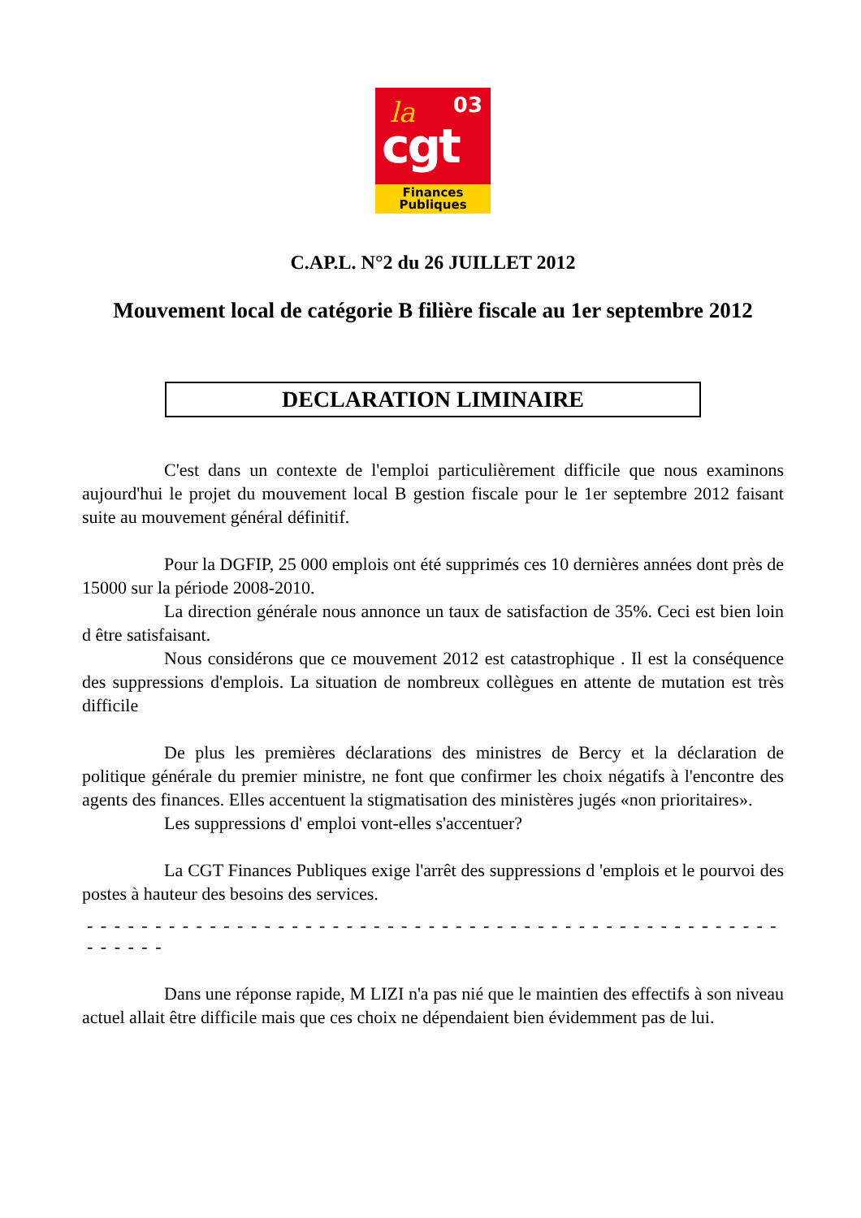la 03
cgt
Finances
Publiques
C.AP.L. N°2 du 26 JUILLET 2012
Mouvement local de catégorie B filière fiscale au 1er septembre 2012
DECLARATION LIMINAIRE
C'est dans un contexte de l'emploi particulièrement difficile que nous examinons aujourd'hui le projet du mouvement local B gestion fiscale pour le 1er septembre 2012 faisant suite au mouvement général définitif.
Pour la DGFIP, 25 000 emplois ont été supprimés ces 10 dernières années dont près de 15000 sur la période 2008-2010.
La direction générale nous annonce un taux de satisfaction de 35%. Ceci est bien loin d être satisfaisant.
Nous considérons que ce mouvement 2012 est catastrophique . Il est la conséquence des suppressions d'emplois. La situation de nombreux collègues en attente de mutation est très difficile
De plus les premières déclarations des ministres de Bercy et la déclaration de politique générale du premier ministre, ne font que confirmer les choix négatifs à l'encontre des agents des finances. Elles accentuent la stigmatisation des ministères jugés «non prioritaires».
Les suppressions d' emploi vont-elles s'accentuer?
La CGT Finances Publiques exige l'arrêt des suppressions d 'emplois et le pourvoi des postes à hauteur des besoins des services.
- - - - - - - - - - - - - - - - - - - - - - - - - - - - - - - - - - - - - - - - - - - - - - - - - - - - - - - - -
Dans une réponse rapide, M LIZI n'a pas nié que le maintien des effectifs à son niveau actuel allait être difficile mais que ces choix ne dépendaient bien évidemment pas de lui.